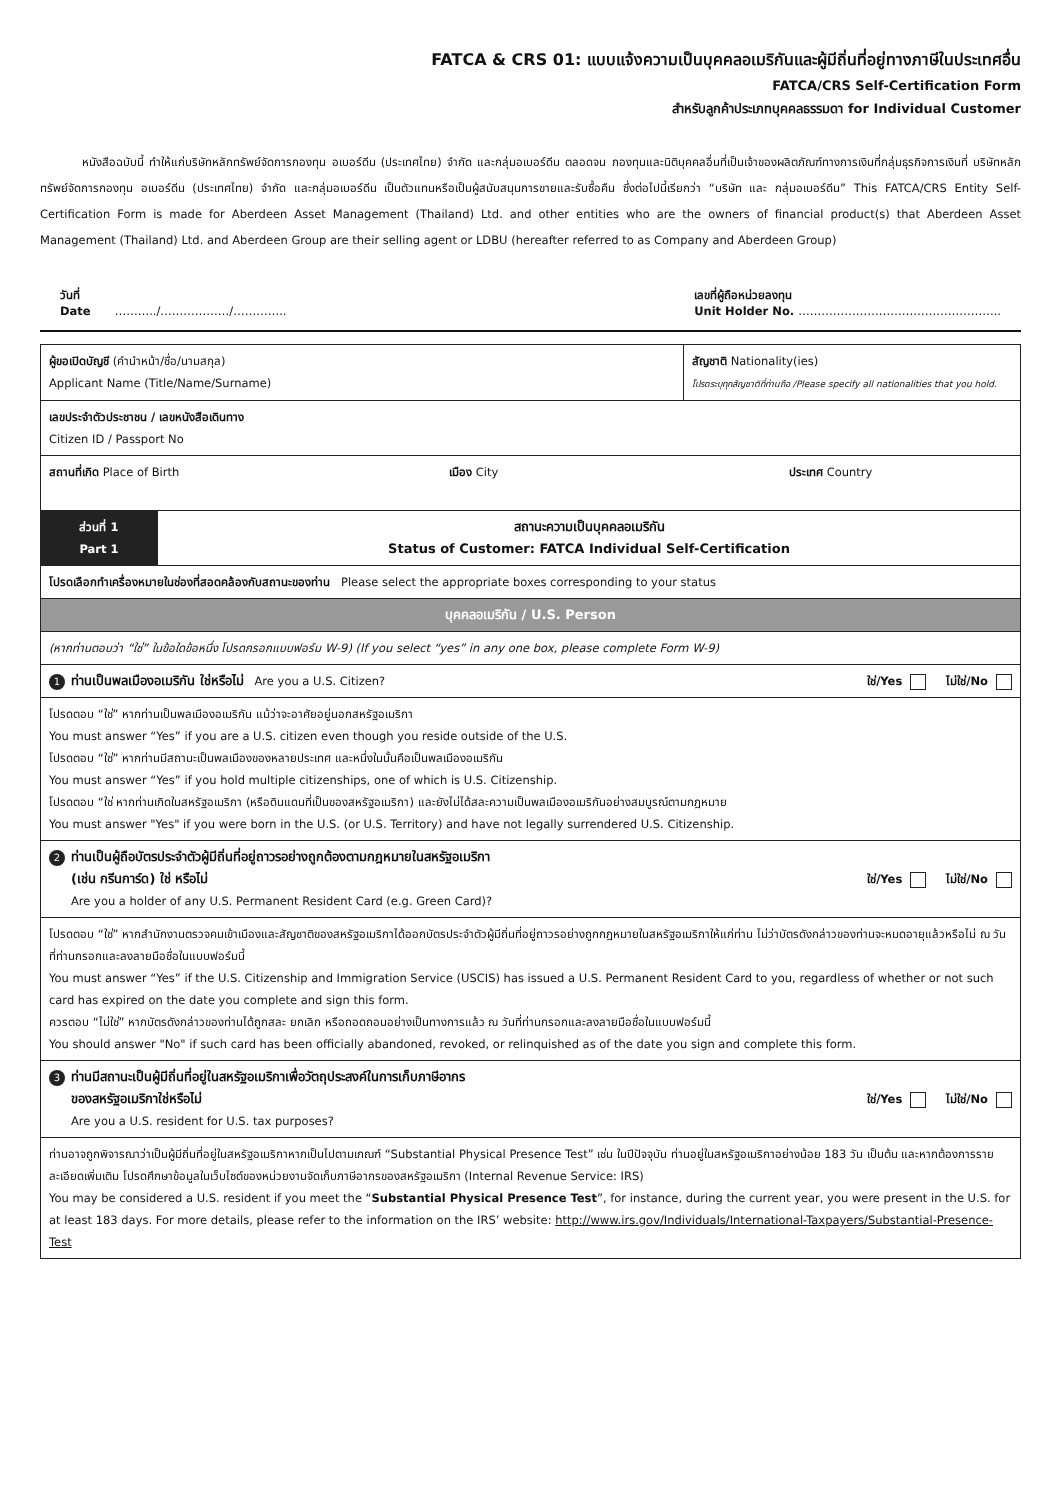FATCA & CRS 01: แบบแจ้งความเป็นบุคคลอเมริกันและผู้มีถิ่นที่อยู่ทางภาษีในประเทศอื่น
FATCA/CRS Self-Certification Form
สำหรับลูกค้าประเภทบุคคลธรรมดา for Individual Customer
หนังสือฉบับนี้ ทำให้แก่บริษัทหลักทรัพย์จัดการกองทุน อเบอร์ดีน (ประเทศไทย) จำกัด และกลุ่มอเบอร์ดีน ตลอดจน กองทุนและนิติบุคคลอื่นที่เป็นเจ้าของผลิตภัณฑ์ทางการเงินที่กลุ่มธุรกิจการเงินที่ บริษัทหลักทรัพย์จัดการกองทุน อเบอร์ดีน (ประเทศไทย) จำกัด และกลุ่มอเบอร์ดีน เป็นตัวแทนหรือเป็นผู้สนับสนุนการขายและรับซื้อคืน ซึ่งต่อไปนี้เรียกว่า “บริษัท และ กลุ่มอเบอร์ดีน” This FATCA/CRS Entity Self-Certification Form is made for Aberdeen Asset Management (Thailand) Ltd. and other entities who are the owners of financial product(s) that Aberdeen Asset Management (Thailand) Ltd. and Aberdeen Group are their selling agent or LDBU (hereafter referred to as Company and Aberdeen Group)
วันที่
Date ………../………………/………….. เลขที่ผู้ถือหน่วยลงทุน
Unit Holder No. ……………………………………………..
| ผู้ขอเปิดบัญชี (คำนำหน้า/ชื่อ/นามสกุล) Applicant Name (Title/Name/Surname) | | สัญชาติ Nationality(ies) โปรดระบุทุกสัญชาติที่ท่านถือ /Please specify all nationalities that you hold. |
| เลขประจำตัวประชาชน / เลขหนังสือเดินทาง Citizen ID / Passport No | | |
| สถานที่เกิด Place of Birth เมือง City ประเทศ Country | | |
| ส่วนที่ 1 Part 1 | สถานะความเป็นบุคคลอเมริกัน Status of Customer: FATCA Individual Self-Certification | |
| โปรดเลือกทำเครื่องหมายในช่องที่สอดคล้องกับสถานะของท่าน Please select the appropriate boxes corresponding to your status | | |
| บุคคลอเมริกัน / U.S. Person | | |
| (หากท่านตอบว่า “ใช่” ในข้อใดข้อหนึ่ง โปรดกรอกแบบฟอร์ม W-9) (If you select “yes” in any one box, please complete Form W-9) | | |
| ใช่/Yes ไม่ใช่/No 1 ท่านเป็นพลเมืองอเมริกัน ใช่หรือไม่ Are you a U.S. Citizen? | | |
| โปรดตอบ “ใช่” หากท่านเป็นพลเมืองอเมริกัน แม้ว่าจะอาศัยอยู่นอกสหรัฐอเมริกา You must answer “Yes” if you are a U.S. citizen even though you reside outside of the U.S. โปรดตอบ “ใช่” หากท่านมีสถานะเป็นพลเมืองของหลายประเทศ และหนึ่งในนั้นคือเป็นพลเมืองอเมริกัน You must answer “Yes” if you hold multiple citizenships, one of which is U.S. Citizenship. โปรดตอบ “ใช่ หากท่านเกิดในสหรัฐอเมริกา (หรือดินแดนที่เป็นของสหรัฐอเมริกา) และยังไม่ได้สละความเป็นพลเมืองอเมริกันอย่างสมบูรณ์ตามกฎหมาย You must answer "Yes" if you were born in the U.S. (or U.S. Territory) and have not legally surrendered U.S. Citizenship. | | |
| 2 ท่านเป็นผู้ถือบัตรประจำตัวผู้มีถิ่นที่อยู่ถาวรอย่างถูกต้องตามกฎหมายในสหรัฐอเมริกา ใช่/Yes ไม่ใช่/No (เช่น กรีนการ์ด) ใช่ หรือไม่ Are you a holder of any U.S. Permanent Resident Card (e.g. Green Card)? | | |
| โปรดตอบ “ใช่” หากสำนักงานตรวจคนเข้าเมืองและสัญชาติของสหรัฐอเมริกาได้ออกบัตรประจำตัวผู้มีถิ่นที่อยู่ถาวรอย่างถูกกฎหมายในสหรัฐอเมริกาให้แก่ท่าน ไม่ว่าบัตรดังกล่าวของท่านจะหมดอายุแล้วหรือไม่ ณ วันที่ท่านกรอกและลงลายมือชื่อในแบบฟอร์มนี้ You must answer “Yes” if the U.S. Citizenship and Immigration Service (USCIS) has issued a U.S. Permanent Resident Card to you, regardless of whether or not such card has expired on the date you complete and sign this form. ควรตอบ “ไม่ใช่” หากบัตรดังกล่าวของท่านได้ถูกสละ ยกเลิก หรือถอดถอนอย่างเป็นทางการแล้ว ณ วันที่ท่านกรอกและลงลายมือชื่อในแบบฟอร์มนี้ You should answer "No" if such card has been officially abandoned, revoked, or relinquished as of the date you sign and complete this form. | | |
| 3 ท่านมีสถานะเป็นผู้มีถิ่นที่อยู่ในสหรัฐอเมริกาเพื่อวัตถุประสงค์ในการเก็บภาษีอากร ใช่/Yes ไม่ใช่/No ของสหรัฐอเมริกาใช่หรือไม่ Are you a U.S. resident for U.S. tax purposes? | | |
| ท่านอาจถูกพิจารณาว่าเป็นผู้มีถิ่นที่อยู่ในสหรัฐอเมริกาหากเป็นไปตามเกณฑ์ “Substantial Physical Presence Test” เช่น ในปีปัจจุบัน ท่านอยู่ในสหรัฐอเมริกาอย่างน้อย 183 วัน เป็นต้น และหากต้องการรายละเอียดเพิ่มเติม โปรดศึกษาข้อมูลในเว็บไซต์ของหน่วยงานจัดเก็บภาษีอากรของสหรัฐอเมริกา (Internal Revenue Service: IRS) You may be considered a U.S. resident if you meet the “ Substantial Physical Presence Test ”, for instance, during the current year, you were present in the U.S. for at least 183 days. For more details, please refer to the information on the IRS’ website: http://www.irs.gov/Individuals/International-Taxpayers/Substantial-Presence-Test | | |